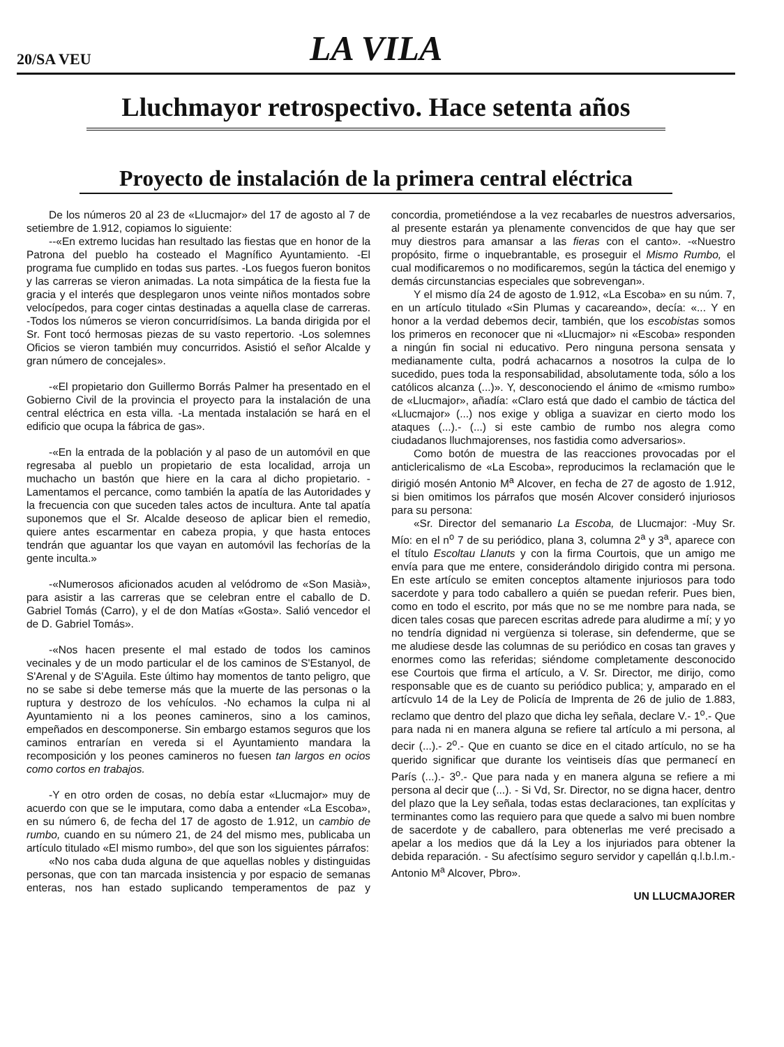20/SA VEU
LA VILA
Lluchmayor retrospectivo. Hace setenta años
Proyecto de instalación de la primera central eléctrica
De los números 20 al 23 de «Llucmajor» del 17 de agosto al 7 de setiembre de 1.912, copiamos lo siguiente:
--«En extremo lucidas han resultado las fiestas que en honor de la Patrona del pueblo ha costeado el Magnífico Ayuntamiento. -El programa fue cumplido en todas sus partes. -Los fuegos fueron bonitos y las carreras se vieron animadas. La nota simpática de la fiesta fue la gracia y el interés que desplegaron unos veinte niños montados sobre velocípedos, para coger cintas destinadas a aquella clase de carreras. -Todos los números se vieron concurridísimos. La banda dirigida por el Sr. Font tocó hermosas piezas de su vasto repertorio. -Los solemnes Oficios se vieron también muy concurridos. Asistió el señor Alcalde y gran número de concejales».
-«El propietario don Guillermo Borrás Palmer ha presentado en el Gobierno Civil de la provincia el proyecto para la instalación de una central eléctrica en esta villa. -La mentada instalación se hará en el edificio que ocupa la fábrica de gas».
-«En la entrada de la población y al paso de un automóvil en que regresaba al pueblo un propietario de esta localidad, arroja un muchacho un bastón que hiere en la cara al dicho propietario. -Lamentamos el percance, como también la apatía de las Autoridades y la frecuencia con que suceden tales actos de incultura. Ante tal apatía suponemos que el Sr. Alcalde deseoso de aplicar bien el remedio, quiere antes escarmentar en cabeza propia, y que hasta entoces tendrán que aguantar los que vayan en automóvil las fechorías de la gente inculta.»
-«Numerosos aficionados acuden al velódromo de «Son Masià», para asistir a las carreras que se celebran entre el caballo de D. Gabriel Tomás (Carro), y el de don Matías «Gosta». Salió vencedor el de D. Gabriel Tomás».
-«Nos hacen presente el mal estado de todos los caminos vecinales y de un modo particular el de los caminos de S'Estanyol, de S'Arenal y de S'Aguila. Este último hay momentos de tanto peligro, que no se sabe si debe temerse más que la muerte de las personas o la ruptura y destrozo de los vehículos. -No echamos la culpa ni al Ayuntamiento ni a los peones camineros, sino a los caminos, empeñados en descomponerse. Sin embargo estamos seguros que los caminos entrarían en vereda si el Ayuntamiento mandara la recomposición y los peones camineros no fuesen tan largos en ocios como cortos en trabajos.
-Y en otro orden de cosas, no debía estar «Llucmajor» muy de acuerdo con que se le imputara, como daba a entender «La Escoba», en su número 6, de fecha del 17 de agosto de 1.912, un cambio de rumbo, cuando en su número 21, de 24 del mismo mes, publicaba un artículo titulado «El mismo rumbo», del que son los siguientes párrafos:
«No nos caba duda alguna de que aquellas nobles y distinguidas personas, que con tan marcada insistencia y por espacio de semanas enteras, nos han estado suplicando temperamentos de paz y concordia, prometiéndose a la vez recabarles de nuestros adversarios, al presente estarán ya plenamente convencidos de que hay que ser muy diestros para amansar a las fieras con el canto». -«Nuestro propósito, firme o inquebrantable, es proseguir el Mismo Rumbo, el cual modificaremos o no modificaremos, según la táctica del enemigo y demás circunstancias especiales que sobrevengan».
Y el mismo día 24 de agosto de 1.912, «La Escoba» en su núm. 7, en un artículo titulado «Sin Plumas y cacareando», decía: «... Y en honor a la verdad debemos decir, también, que los escobistas somos los primeros en reconocer que ni «Llucmajor» ni «Escoba» responden a ningún fin social ni educativo. Pero ninguna persona sensata y medianamente culta, podrá achacarnos a nosotros la culpa de lo sucedido, pues toda la responsabilidad, absolutamente toda, sólo a los católicos alcanza (...)». Y, desconociendo el ánimo de «mismo rumbo» de «Llucmajor», añadía: «Claro está que dado el cambio de táctica del «Llucmajor» (...) nos exige y obliga a suavizar en cierto modo los ataques (...).- (...) si este cambio de rumbo nos alegra como ciudadanos lluchmajorenses, nos fastidia como adversarios».
Como botón de muestra de las reacciones provocadas por el anticlericalismo de «La Escoba», reproducimos la reclamación que le dirigió mosén Antonio M<sup>a</sup> Alcover, en fecha de 27 de agosto de 1.912, si bien omitimos los párrafos que mosén Alcover consideró injuriosos para su persona:
«Sr. Director del semanario La Escoba, de Llucmajor: -Muy Sr. Mío: en el n<sup>o</sup> 7 de su periódico, plana 3, columna 2<sup>a</sup> y 3<sup>a</sup>, aparece con el título Escoltau Llanuts y con la firma Courtois, que un amigo me envía para que me entere, considerándolo dirigido contra mi persona. En este artículo se emiten conceptos altamente injuriosos para todo sacerdote y para todo caballero a quién se puedan referir. Pues bien, como en todo el escrito, por más que no se me nombre para nada, se dicen tales cosas que parecen escritas adrede para aludirme a mí; y yo no tendría dignidad ni vergüenza si tolerase, sin defenderme, que se me aludiese desde las columnas de su periódico en cosas tan graves y enormes como las referidas; siéndome completamente desconocido ese Courtois que firma el artículo, a V. Sr. Director, me dirijo, como responsable que es de cuanto su periódico publica; y, amparado en el artícvulo 14 de la Ley de Policía de Imprenta de 26 de julio de 1.883, reclamo que dentro del plazo que dicha ley señala, declare V.- 1<sup>o</sup>.- Que para nada ni en manera alguna se refiere tal artículo a mi persona, al decir (...).- 2<sup>o</sup>.- Que en cuanto se dice en el citado artículo, no se ha querido significar que durante los veintiseis días que permanecí en París (...).- 3<sup>o</sup>.- Que para nada y en manera alguna se refiere a mi persona al decir que (...). - Si Vd, Sr. Director, no se digna hacer, dentro del plazo que la Ley señala, todas estas declaraciones, tan explícitas y terminantes como las requiero para que quede a salvo mi buen nombre de sacerdote y de caballero, para obtenerlas me veré precisado a apelar a los medios que dá la Ley a los injuriados para obtener la debida reparación. - Su afectísimo seguro servidor y capellán q.l.b.l.m.- Antonio M<sup>a</sup> Alcover, Pbro».
UN LLUCMAJORER